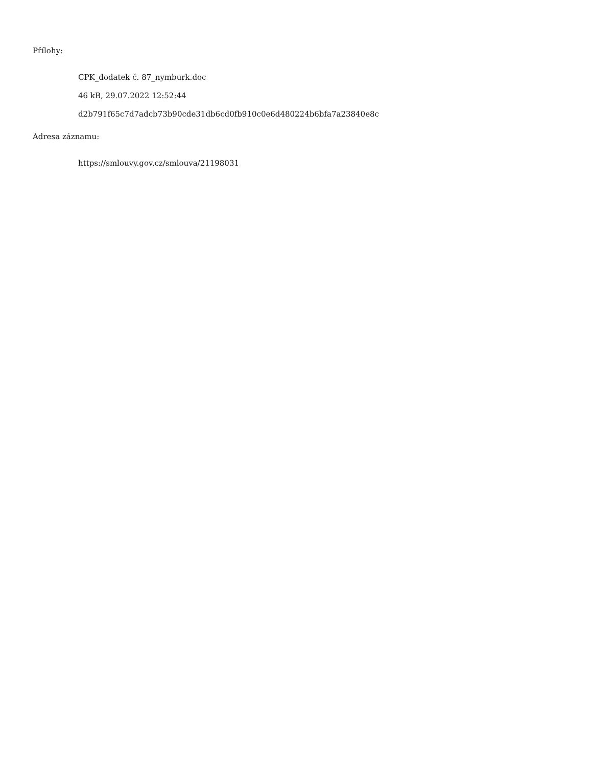Přílohy:
CPK_dodatek č. 87_nymburk.doc
46 kB, 29.07.2022 12:52:44
d2b791f65c7d7adcb73b90cde31db6cd0fb910c0e6d480224b6bfa7a23840e8c
Adresa záznamu:
https://smlouvy.gov.cz/smlouva/21198031